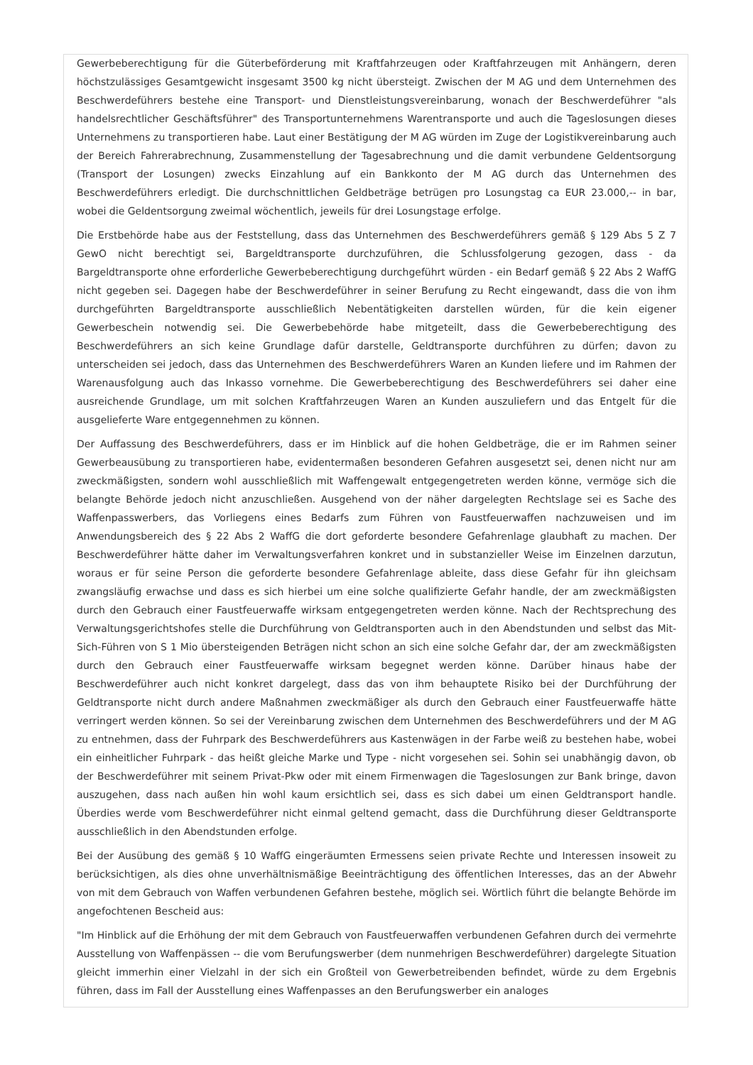Gewerbeberechtigung für die Güterbeförderung mit Kraftfahrzeugen oder Kraftfahrzeugen mit Anhängern, deren höchstzulässiges Gesamtgewicht insgesamt 3500 kg nicht übersteigt. Zwischen der M AG und dem Unternehmen des Beschwerdeführers bestehe eine Transport- und Dienstleistungsvereinbarung, wonach der Beschwerdeführer "als handelsrechtlicher Geschäftsführer" des Transportunternehmens Warentransporte und auch die Tageslosungen dieses Unternehmens zu transportieren habe. Laut einer Bestätigung der M AG würden im Zuge der Logistikvereinbarung auch der Bereich Fahrerabrechnung, Zusammenstellung der Tagesabrechnung und die damit verbundene Geldentsorgung (Transport der Losungen) zwecks Einzahlung auf ein Bankkonto der M AG durch das Unternehmen des Beschwerdeführers erledigt. Die durchschnittlichen Geldbeträge betrügen pro Losungstag ca EUR 23.000,-- in bar, wobei die Geldentsorgung zweimal wöchentlich, jeweils für drei Losungstage erfolge.
Die Erstbehörde habe aus der Feststellung, dass das Unternehmen des Beschwerdeführers gemäß § 129 Abs 5 Z 7 GewO nicht berechtigt sei, Bargeldtransporte durchzuführen, die Schlussfolgerung gezogen, dass - da Bargeldtransporte ohne erforderliche Gewerbeberechtigung durchgeführt würden - ein Bedarf gemäß § 22 Abs 2 WaffG nicht gegeben sei. Dagegen habe der Beschwerdeführer in seiner Berufung zu Recht eingewandt, dass die von ihm durchgeführten Bargeldtransporte ausschließlich Nebentätigkeiten darstellen würden, für die kein eigener Gewerbeschein notwendig sei. Die Gewerbebehörde habe mitgeteilt, dass die Gewerbeberechtigung des Beschwerdeführers an sich keine Grundlage dafür darstelle, Geldtransporte durchführen zu dürfen; davon zu unterscheiden sei jedoch, dass das Unternehmen des Beschwerdeführers Waren an Kunden liefere und im Rahmen der Warenausfolgung auch das Inkasso vornehme. Die Gewerbeberechtigung des Beschwerdeführers sei daher eine ausreichende Grundlage, um mit solchen Kraftfahrzeugen Waren an Kunden auszuliefern und das Entgelt für die ausgelieferte Ware entgegennehmen zu können.
Der Auffassung des Beschwerdeführers, dass er im Hinblick auf die hohen Geldbeträge, die er im Rahmen seiner Gewerbeausübung zu transportieren habe, evidentermaßen besonderen Gefahren ausgesetzt sei, denen nicht nur am zweckmäßigsten, sondern wohl ausschließlich mit Waffengewalt entgegengetreten werden könne, vermöge sich die belangte Behörde jedoch nicht anzuschließen. Ausgehend von der näher dargelegten Rechtslage sei es Sache des Waffenpasswerbers, das Vorliegens eines Bedarfs zum Führen von Faustfeuerwaffen nachzuweisen und im Anwendungsbereich des § 22 Abs 2 WaffG die dort geforderte besondere Gefahrenlage glaubhaft zu machen. Der Beschwerdeführer hätte daher im Verwaltungsverfahren konkret und in substanzieller Weise im Einzelnen darzutun, woraus er für seine Person die geforderte besondere Gefahrenlage ableite, dass diese Gefahr für ihn gleichsam zwangsläufig erwachse und dass es sich hierbei um eine solche qualifizierte Gefahr handle, der am zweckmäßigsten durch den Gebrauch einer Faustfeuerwaffe wirksam entgegengetreten werden könne. Nach der Rechtsprechung des Verwaltungsgerichtshofes stelle die Durchführung von Geldtransporten auch in den Abendstunden und selbst das Mit-Sich-Führen von S 1 Mio übersteigenden Beträgen nicht schon an sich eine solche Gefahr dar, der am zweckmäßigsten durch den Gebrauch einer Faustfeuerwaffe wirksam begegnet werden könne. Darüber hinaus habe der Beschwerdeführer auch nicht konkret dargelegt, dass das von ihm behauptete Risiko bei der Durchführung der Geldtransporte nicht durch andere Maßnahmen zweckmäßiger als durch den Gebrauch einer Faustfeuerwaffe hätte verringert werden können. So sei der Vereinbarung zwischen dem Unternehmen des Beschwerdeführers und der M AG zu entnehmen, dass der Fuhrpark des Beschwerdeführers aus Kastenwägen in der Farbe weiß zu bestehen habe, wobei ein einheitlicher Fuhrpark - das heißt gleiche Marke und Type - nicht vorgesehen sei. Sohin sei unabhängig davon, ob der Beschwerdeführer mit seinem Privat-Pkw oder mit einem Firmenwagen die Tageslosungen zur Bank bringe, davon auszugehen, dass nach außen hin wohl kaum ersichtlich sei, dass es sich dabei um einen Geldtransport handle. Überdies werde vom Beschwerdeführer nicht einmal geltend gemacht, dass die Durchführung dieser Geldtransporte ausschließlich in den Abendstunden erfolge.
Bei der Ausübung des gemäß § 10 WaffG eingeräumten Ermessens seien private Rechte und Interessen insoweit zu berücksichtigen, als dies ohne unverhältnismäßige Beeinträchtigung des öffentlichen Interesses, das an der Abwehr von mit dem Gebrauch von Waffen verbundenen Gefahren bestehe, möglich sei. Wörtlich führt die belangte Behörde im angefochtenen Bescheid aus:
"Im Hinblick auf die Erhöhung der mit dem Gebrauch von Faustfeuerwaffen verbundenen Gefahren durch dei vermehrte Ausstellung von Waffenpässen -- die vom Berufungswerber (dem nunmehrigen Beschwerdeführer) dargelegte Situation gleicht immerhin einer Vielzahl in der sich ein Großteil von Gewerbetreibenden befindet, würde zu dem Ergebnis führen, dass im Fall der Ausstellung eines Waffenpasses an den Berufungswerber ein analoges